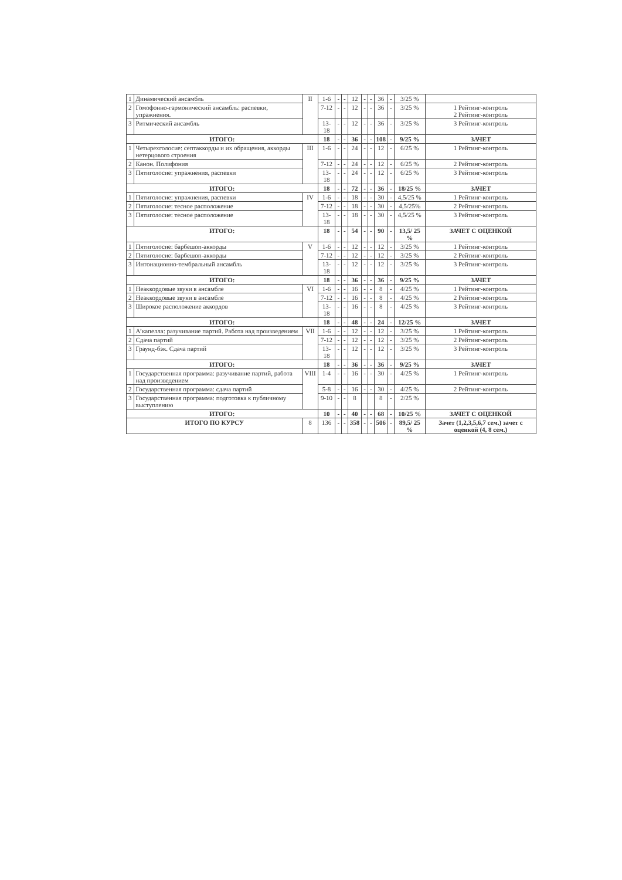| 1 | Динамический ансамбль | II | 1-6 | - | - | 12 | - | - | 36 | - | 3/25 % | |
| 2 | Гомофонно-гармонический ансамбль: распевки, упражнения. | | 7-12 | - | - | 12 | - | - | 36 | - | 3/25 % | 1 Рейтинг-контроль 2 Рейтинг-контроль |
| 3 | Ритмический ансамбль | | 13-18 | - | - | 12 | - | - | 36 | - | 3/25 % | 3 Рейтинг-контроль |
| ИТОГО: | | | 18 | - | - | 36 | - | - | 108 | - | 9/25 % | ЗАЧЕТ |
| 1 | Четырехголосие: септаккорды и их обращения, аккорды нетерцового строения | III | 1-6 | - | - | 24 | - | - | 12 | - | 6/25 % | 1 Рейтинг-контроль |
| 2 | Канон. Полифония | | 7-12 | - | - | 24 | - | - | 12 | - | 6/25 % | 2 Рейтинг-контроль |
| 3 | Пятиголосие: упражнения, распевки | | 13-18 | - | - | 24 | - | - | 12 | - | 6/25 % | 3 Рейтинг-контроль |
| ИТОГО: | | | 18 | - | - | 72 | - | - | 36 | - | 18/25 % | ЗАЧЕТ |
| 1 | Пятиголосие: упражнения, распевки | IV | 1-6 | - | - | 18 | - | - | 30 | - | 4,5/25 % | 1 Рейтинг-контроль |
| 2 | Пятиголосие: тесное расположение | | 7-12 | - | - | 18 | - | - | 30 | - | 4,5/25% | 2 Рейтинг-контроль |
| 3 | Пятиголосие: тесное расположение | | 13-18 | - | - | 18 | - | - | 30 | - | 4,5/25 % | 3 Рейтинг-контроль |
| ИТОГО: | | | 18 | - | - | 54 | - | - | 90 | - | 13,5/ 25 % | ЗАЧЕТ С ОЦЕНКОЙ |
| 1 | Пятиголосие: барбешоп-аккорды | V | 1-6 | - | - | 12 | - | - | 12 | - | 3/25 % | 1 Рейтинг-контроль |
| 2 | Пятиголосие: барбешоп-аккорды | | 7-12 | - | - | 12 | - | - | 12 | - | 3/25 % | 2 Рейтинг-контроль |
| 3 | Интонационно-тембральный ансамбль | | 13-18 | - | - | 12 | - | - | 12 | - | 3/25 % | 3 Рейтинг-контроль |
| ИТОГО: | | | 18 | - | - | 36 | - | - | 36 | - | 9/25 % | ЗАЧЕТ |
| 1 | Неаккордовые звуки в ансамбле | VI | 1-6 | - | - | 16 | - | - | 8 | - | 4/25 % | 1 Рейтинг-контроль |
| 2 | Неаккордовые звуки в ансамбле | | 7-12 | - | - | 16 | - | - | 8 | - | 4/25 % | 2 Рейтинг-контроль |
| 3 | Широкое расположение аккордов | | 13-18 | - | - | 16 | - | - | 8 | - | 4/25 % | 3 Рейтинг-контроль |
| ИТОГО: | | | 18 | - | - | 48 | - | - | 24 | - | 12/25 % | ЗАЧЕТ |
| 1 | А’капелла: разучивание партий. Работа над произведением | VII | 1-6 | - | - | 12 | - | - | 12 | - | 3/25 % | 1 Рейтинг-контроль |
| 2 | Сдача партий | | 7-12 | - | - | 12 | - | - | 12 | - | 3/25 % | 2 Рейтинг-контроль |
| 3 | Граунд-бэк. Сдача партий | | 13-18 | - | - | 12 | - | - | 12 | - | 3/25 % | 3 Рейтинг-контроль |
| ИТОГО: | | | 18 | - | - | 36 | - | - | 36 | - | 9/25 % | ЗАЧЕТ |
| 1 | Государственная программа: разучивание партий, работа над произведением | VIII | 1-4 | - | - | 16 | - | - | 30 | - | 4/25 % | 1 Рейтинг-контроль |
| 2 | Государственная программа: сдача партий | | 5-8 | - | - | 16 | - | - | 30 | - | 4/25 % | 2 Рейтинг-контроль |
| 3 | Государственная программа: подготовка к публичному выступлению | | 9-10 | - | - | 8 | | | 8 | - | 2/25 % | |
| ИТОГО: | | | 10 | - | - | 40 | - | - | 68 | - | 10/25 % | ЗАЧЕТ С ОЦЕНКОЙ |
| ИТОГО ПО КУРСУ | | 8 | 136 | - | - | 358 | - | - | 506 | - | 89,5/ 25 % | Зачет (1,2,3,5,6,7 сем.) зачет с оценкой (4, 8 сем.) |